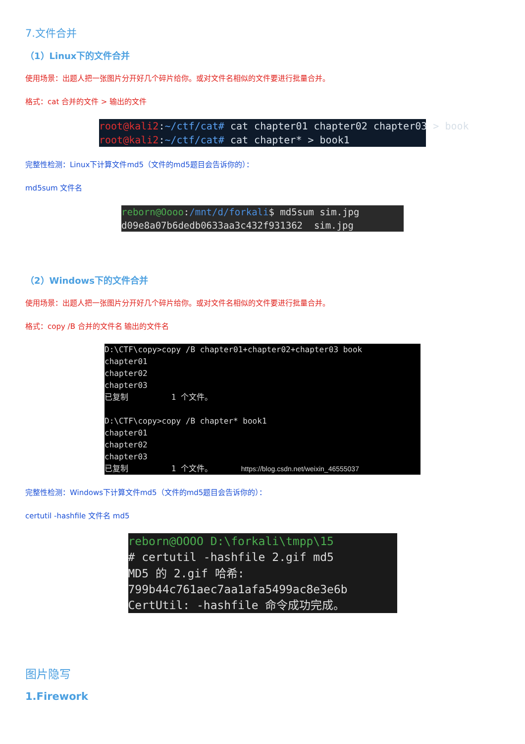7.文件合并
（1）Linux下的文件合并
使用场景：出题人把一张图片分开好几个碎片给你。或对文件名相似的文件要进行批量合并。
格式：cat 合并的文件 > 输出的文件
root@kali2:~/ctf/cat# cat chapter01 chapter02 chapter03 > book root@kali2:~/ctf/cat# cat chapter* > book1
完整性检测：Linux下计算文件md5（文件的md5题目会告诉你的）：
md5sum 文件名
reborn@Oooo:/mnt/d/forkali$ md5sum sim.jpg d09e8a07b6dedb0633aa3c432f931362 sim.jpg
（2）Windows下的文件合并
使用场景：出题人把一张图片分开好几个碎片给你。或对文件名相似的文件要进行批量合并。
格式：copy /B 合并的文件名 输出的文件名
D:\CTF\copy>copy /B chapter01+chapter02+chapter03 book chapter01 chapter02 chapter03 已复制 1 个文件。 D:\CTF\copy>copy /B chapter* book1 chapter01 chapter02 chapter03 已复制 1 个文件。 https://blog.csdn.net/weixin_46555037
完整性检测：Windows下计算文件md5（文件的md5题目会告诉你的）：
certutil -hashfile 文件名 md5
reborn@OOOO D:\forkali\tmpp\15 # certutil -hashfile 2.gif md5 MD5 的 2.gif 哈希: 799b44c761aec7aa1afa5499ac8e3e6b CertUtil: -hashfile 命令成功完成。
图片隐写
1.Firework